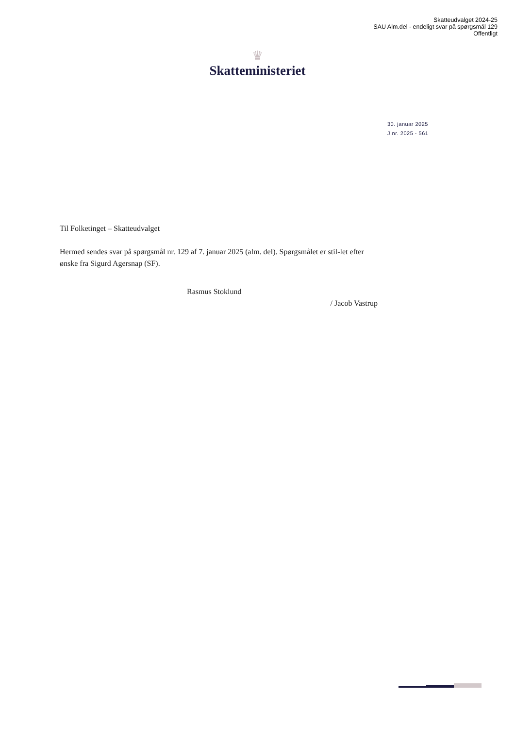Skatteudvalget 2024-25
SAU Alm.del - endeligt svar på spørgsmål 129
Offentligt
♛
Skatteministeriet
30. januar 2025
J.nr. 2025 - 561
Til Folketinget – Skatteudvalget
Hermed sendes svar på spørgsmål nr. 129 af 7. januar 2025 (alm. del). Spørgsmålet er stil-let efter ønske fra Sigurd Agersnap (SF).
Rasmus Stoklund
/ Jacob Vastrup